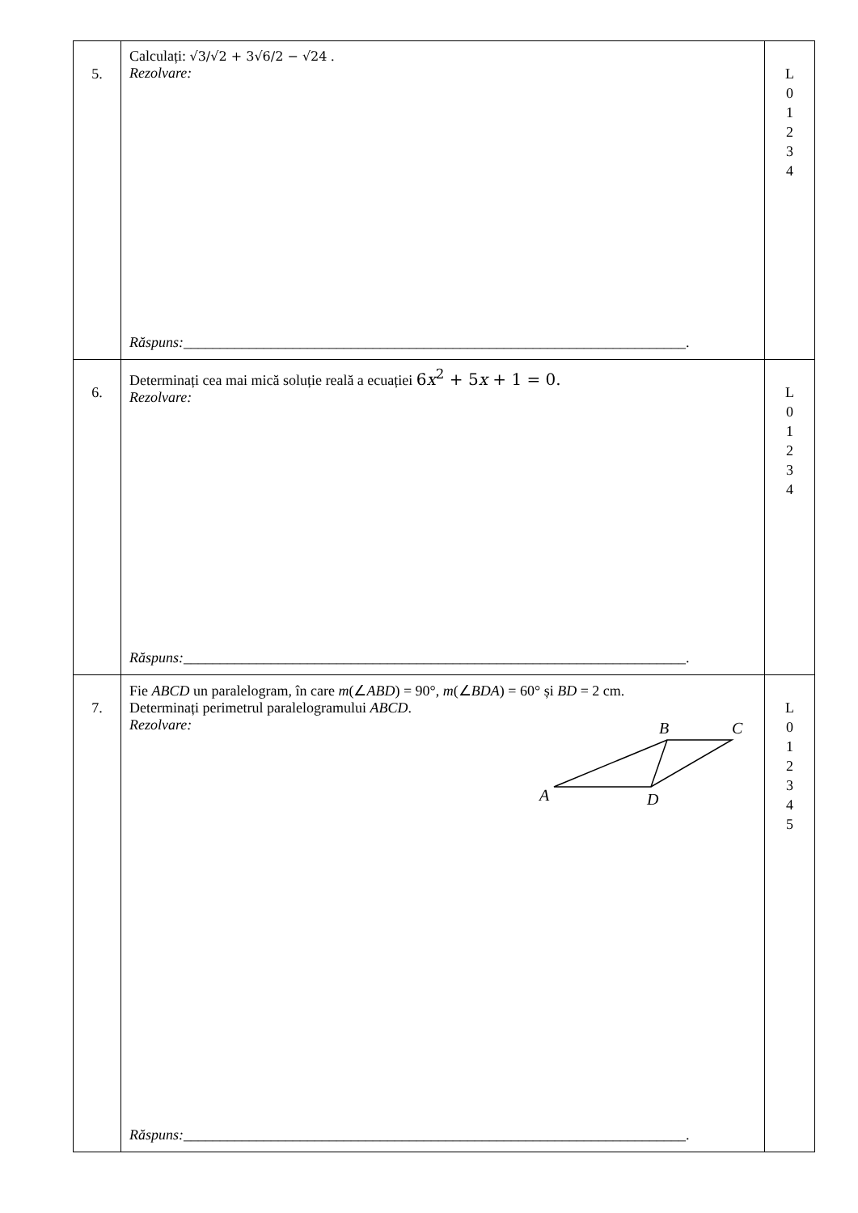| 5. | Calculați: √3/√2 + 3√6/2 − √24 . Rezolvare: Răspuns: _____________________________________________________________________. | L 0 1 2 3 4 |
| 6. | Determinați cea mai mică soluție reală a ecuației 6 x<sup>2</sup> + 5 x + 1 = 0. Rezolvare: Răspuns: _____________________________________________________________________. | L 0 1 2 3 4 |
| 7. | Fie ABCD un paralelogram, în care m (∠ ABD ) = 90°, m (∠ BDA ) = 60° și BD = 2 cm. Determinați perimetrul paralelogramului ABCD . Rezolvare: B C A D Răspuns: _____________________________________________________________________. | L 0 1 2 3 4 5 |